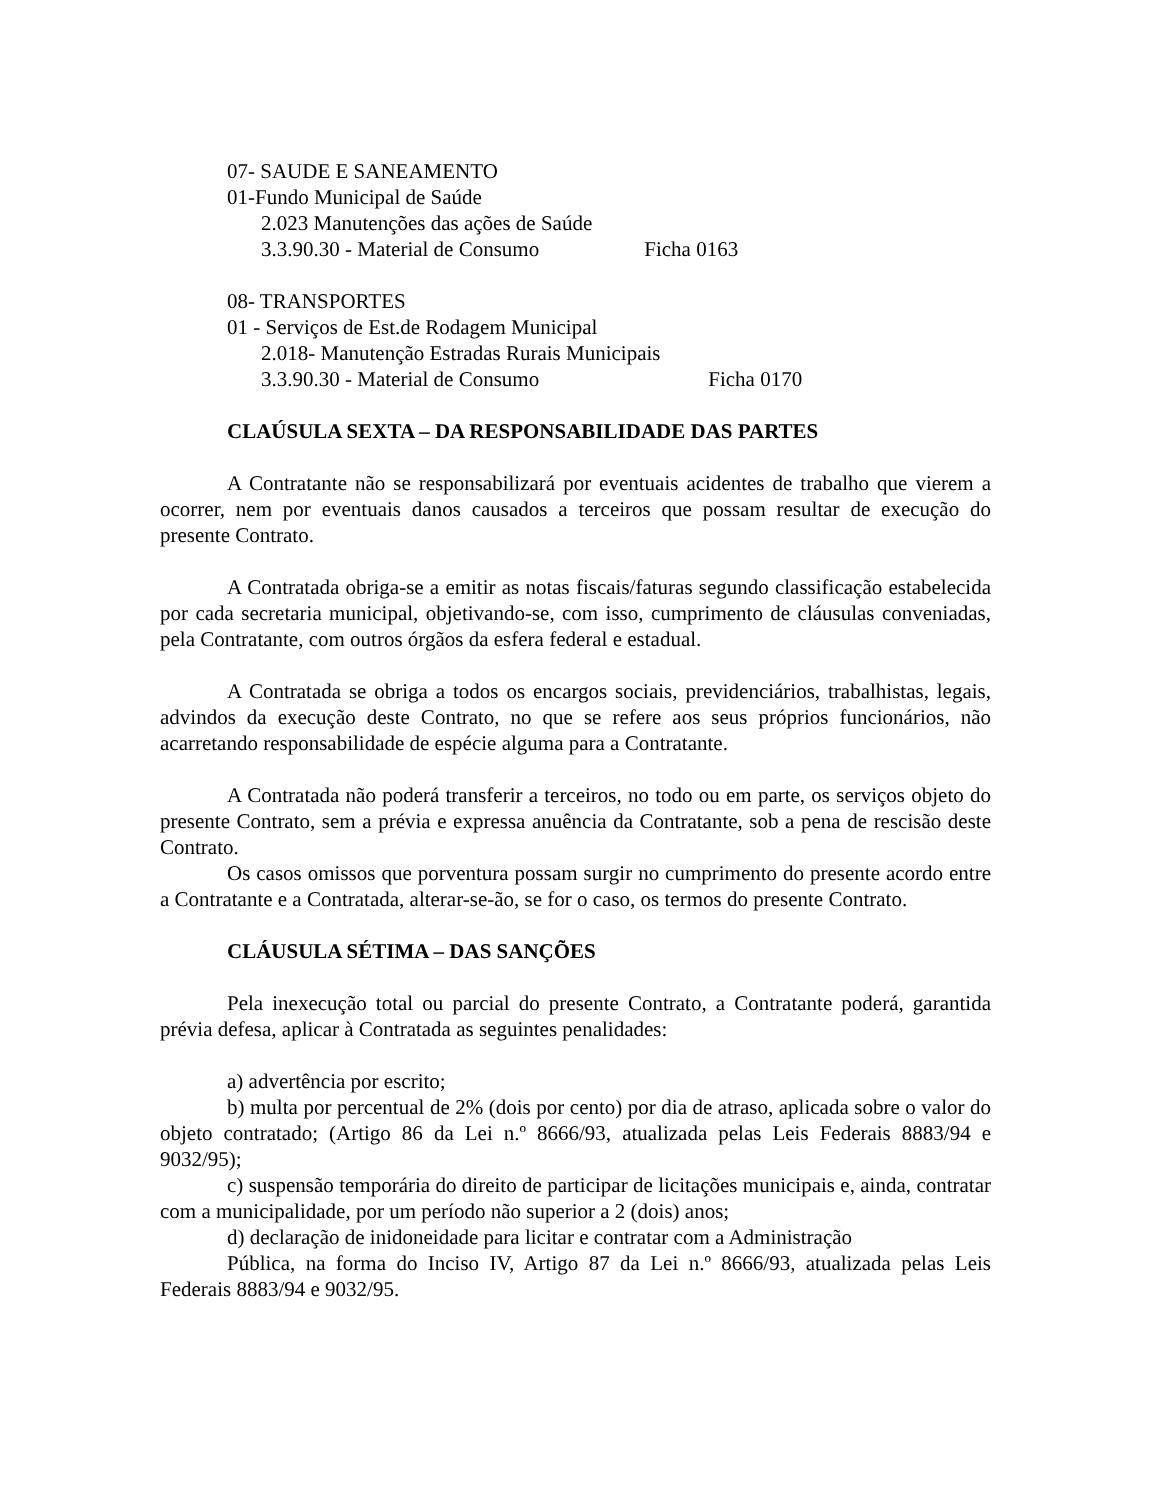07- SAUDE E SANEAMENTO
01-Fundo Municipal de Saúde
2.023 Manutenções das ações de Saúde
3.3.90.30 - Material de Consumo Ficha 0163
08- TRANSPORTES
01 - Serviços de Est.de Rodagem Municipal
2.018- Manutenção Estradas Rurais Municipais
3.3.90.30 - Material de Consumo Ficha 0170
CLAÚSULA SEXTA – DA RESPONSABILIDADE DAS PARTES
A Contratante não se responsabilizará por eventuais acidentes de trabalho que vierem a ocorrer, nem por eventuais danos causados a terceiros que possam resultar de execução do presente Contrato.
A Contratada obriga-se a emitir as notas fiscais/faturas segundo classificação estabelecida por cada secretaria municipal, objetivando-se, com isso, cumprimento de cláusulas conveniadas, pela Contratante, com outros órgãos da esfera federal e estadual.
A Contratada se obriga a todos os encargos sociais, previdenciários, trabalhistas, legais, advindos da execução deste Contrato, no que se refere aos seus próprios funcionários, não acarretando responsabilidade de espécie alguma para a Contratante.
A Contratada não poderá transferir a terceiros, no todo ou em parte, os serviços objeto do presente Contrato, sem a prévia e expressa anuência da Contratante, sob a pena de rescisão deste Contrato.
Os casos omissos que porventura possam surgir no cumprimento do presente acordo entre a Contratante e a Contratada, alterar-se-ão, se for o caso, os termos do presente Contrato.
CLÁUSULA SÉTIMA – DAS SANÇÕES
Pela inexecução total ou parcial do presente Contrato, a Contratante poderá, garantida prévia defesa, aplicar à Contratada as seguintes penalidades:
a) advertência por escrito;
b) multa por percentual de 2% (dois por cento) por dia de atraso, aplicada sobre o valor do objeto contratado; (Artigo 86 da Lei n.º 8666/93, atualizada pelas Leis Federais 8883/94 e 9032/95);
c) suspensão temporária do direito de participar de licitações municipais e, ainda, contratar com a municipalidade, por um período não superior a 2 (dois) anos;
d) declaração de inidoneidade para licitar e contratar com a Administração
Pública, na forma do Inciso IV, Artigo 87 da Lei n.º 8666/93, atualizada pelas Leis Federais 8883/94 e 9032/95.